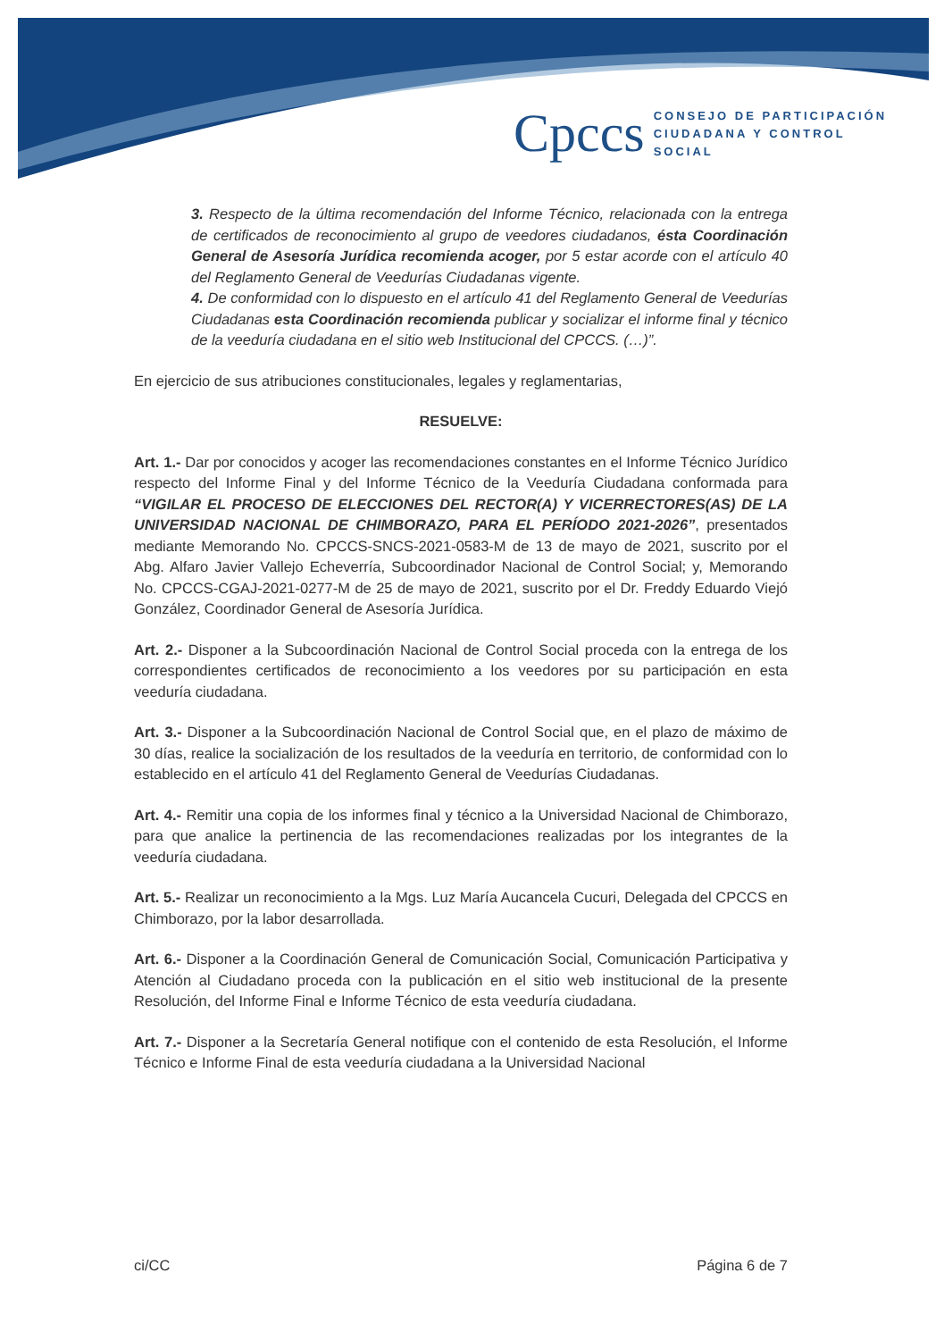Cpccs
CONSEJO DE PARTICIPACIÓN
CIUDADANA Y CONTROL SOCIAL
3. Respecto de la última recomendación del Informe Técnico, relacionada con la entrega de certificados de reconocimiento al grupo de veedores ciudadanos, ésta Coordinación General de Asesoría Jurídica recomienda acoger, por 5 estar acorde con el artículo 40 del Reglamento General de Veedurías Ciudadanas vigente.
4. De conformidad con lo dispuesto en el artículo 41 del Reglamento General de Veedurías Ciudadanas esta Coordinación recomienda publicar y socializar el informe final y técnico de la veeduría ciudadana en el sitio web Institucional del CPCCS. (…)”.
En ejercicio de sus atribuciones constitucionales, legales y reglamentarias,
RESUELVE:
Art. 1.- Dar por conocidos y acoger las recomendaciones constantes en el Informe Técnico Jurídico respecto del Informe Final y del Informe Técnico de la Veeduría Ciudadana conformada para “VIGILAR EL PROCESO DE ELECCIONES DEL RECTOR(A) Y VICERRECTORES(AS) DE LA UNIVERSIDAD NACIONAL DE CHIMBORAZO, PARA EL PERÍODO 2021-2026”, presentados mediante Memorando No. CPCCS-SNCS-2021-0583-M de 13 de mayo de 2021, suscrito por el Abg. Alfaro Javier Vallejo Echeverría, Subcoordinador Nacional de Control Social; y, Memorando No. CPCCS-CGAJ-2021-0277-M de 25 de mayo de 2021, suscrito por el Dr. Freddy Eduardo Viejó González, Coordinador General de Asesoría Jurídica.
Art. 2.- Disponer a la Subcoordinación Nacional de Control Social proceda con la entrega de los correspondientes certificados de reconocimiento a los veedores por su participación en esta veeduría ciudadana.
Art. 3.- Disponer a la Subcoordinación Nacional de Control Social que, en el plazo de máximo de 30 días, realice la socialización de los resultados de la veeduría en territorio, de conformidad con lo establecido en el artículo 41 del Reglamento General de Veedurías Ciudadanas.
Art. 4.- Remitir una copia de los informes final y técnico a la Universidad Nacional de Chimborazo, para que analice la pertinencia de las recomendaciones realizadas por los integrantes de la veeduría ciudadana.
Art. 5.- Realizar un reconocimiento a la Mgs. Luz María Aucancela Cucuri, Delegada del CPCCS en Chimborazo, por la labor desarrollada.
Art. 6.- Disponer a la Coordinación General de Comunicación Social, Comunicación Participativa y Atención al Ciudadano proceda con la publicación en el sitio web institucional de la presente Resolución, del Informe Final e Informe Técnico de esta veeduría ciudadana.
Art. 7.- Disponer a la Secretaría General notifique con el contenido de esta Resolución, el Informe Técnico e Informe Final de esta veeduría ciudadana a la Universidad Nacional
ci/CC Página 6 de 7